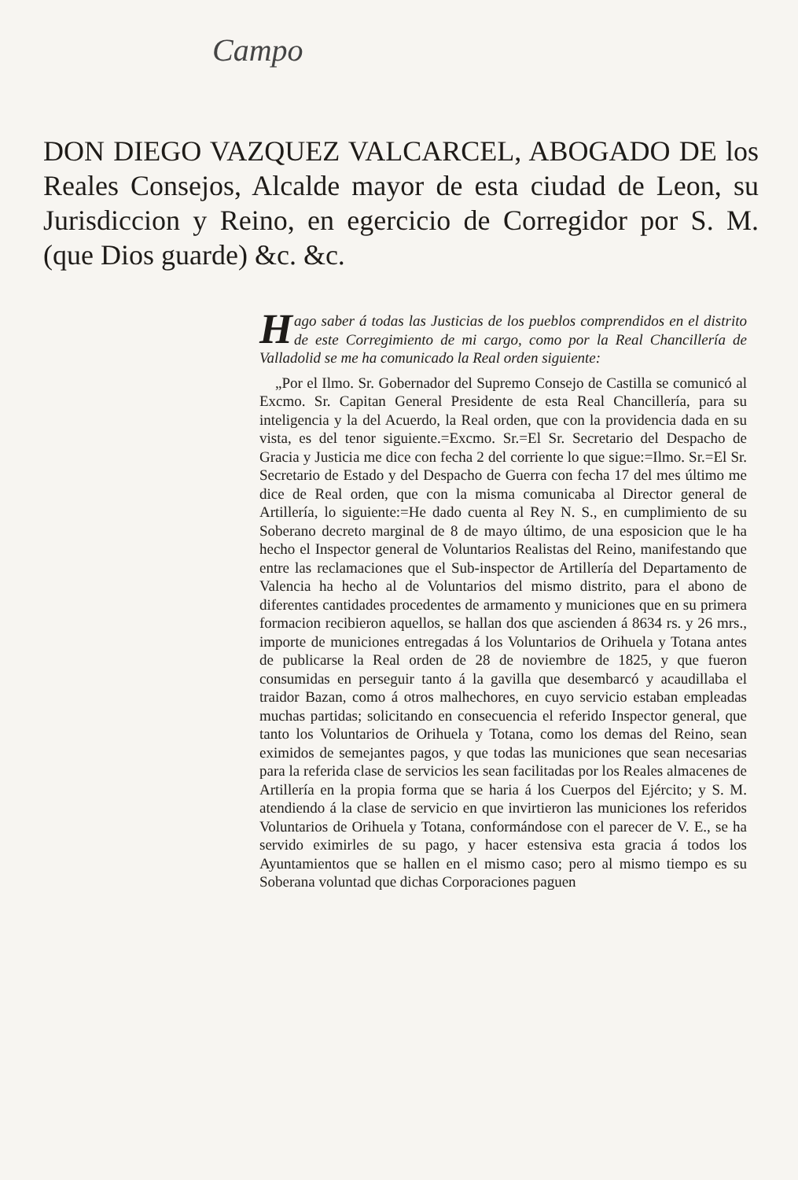Campo
DON DIEGO VAZQUEZ VALCARCEL, ABOGADO DE los Reales Consejos, Alcalde mayor de esta ciudad de Leon, su Jurisdiccion y Reino, en egercicio de Corregidor por S. M. (que Dios guarde) &c. &c.
Hago saber á todas las Justicias de los pueblos comprendidos en el distrito de este Corregimiento de mi cargo, como por la Real Chancillería de Valladolid se me ha comunicado la Real orden siguiente:
„Por el Ilmo. Sr. Gobernador del Supremo Consejo de Castilla se comunicó al Excmo. Sr. Capitan General Presidente de esta Real Chancillería, para su inteligencia y la del Acuerdo, la Real orden, que con la providencia dada en su vista, es del tenor siguiente.=Excmo. Sr.=El Sr. Secretario del Despacho de Gracia y Justicia me dice con fecha 2 del corriente lo que sigue:=Ilmo. Sr.=El Sr. Secretario de Estado y del Despacho de Guerra con fecha 17 del mes último me dice de Real orden, que con la misma comunicaba al Director general de Artillería, lo siguiente:=He dado cuenta al Rey N. S., en cumplimiento de su Soberano decreto marginal de 8 de mayo último, de una esposicion que le ha hecho el Inspector general de Voluntarios Realistas del Reino, manifestando que entre las reclamaciones que el Sub-inspector de Artillería del Departamento de Valencia ha hecho al de Voluntarios del mismo distrito, para el abono de diferentes cantidades procedentes de armamento y municiones que en su primera formacion recibieron aquellos, se hallan dos que ascienden á 8634 rs. y 26 mrs., importe de municiones entregadas á los Voluntarios de Orihuela y Totana antes de publicarse la Real orden de 28 de noviembre de 1825, y que fueron consumidas en perseguir tanto á la gavilla que desembarcó y acaudillaba el traidor Bazan, como á otros malhechores, en cuyo servicio estaban empleadas muchas partidas; solicitando en consecuencia el referido Inspector general, que tanto los Voluntarios de Orihuela y Totana, como los demas del Reino, sean eximidos de semejantes pagos, y que todas las municiones que sean necesarias para la referida clase de servicios les sean facilitadas por los Reales almacenes de Artillería en la propia forma que se haria á los Cuerpos del Ejército; y S. M. atendiendo á la clase de servicio en que invirtieron las municiones los referidos Voluntarios de Orihuela y Totana, conformándose con el parecer de V. E., se ha servido eximirles de su pago, y hacer estensiva esta gracia á todos los Ayuntamientos que se hallen en el mismo caso; pero al mismo tiempo es su Soberana voluntad que dichas Corporaciones paguen